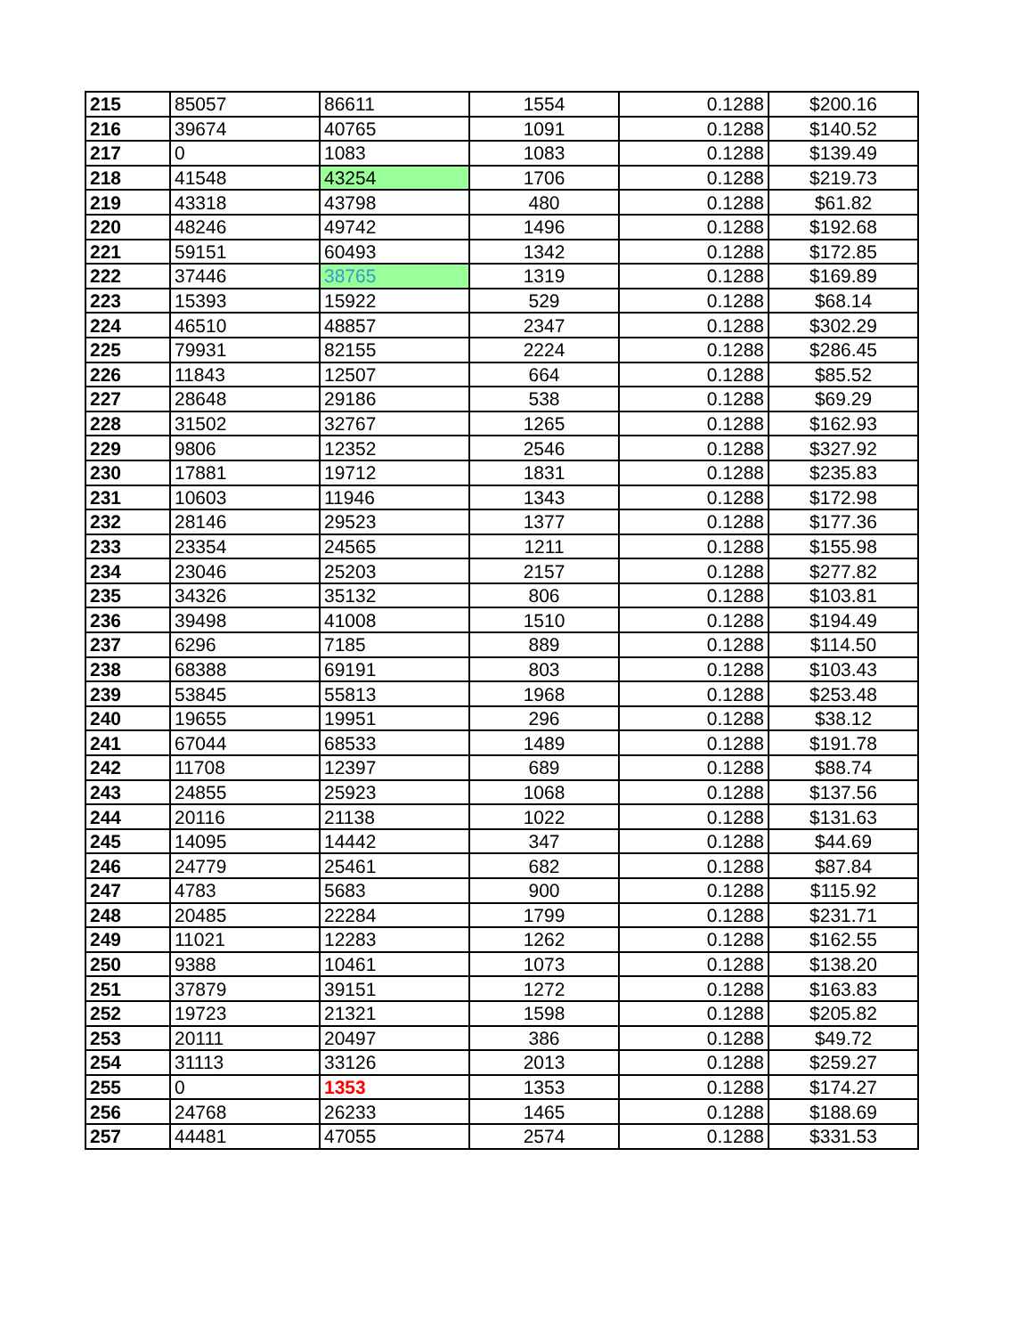| 215 | 85057 | 86611 | 1554 | 0.1288 | $200.16 |
| 216 | 39674 | 40765 | 1091 | 0.1288 | $140.52 |
| 217 | 0 | 1083 | 1083 | 0.1288 | $139.49 |
| 218 | 41548 | 43254 | 1706 | 0.1288 | $219.73 |
| 219 | 43318 | 43798 | 480 | 0.1288 | $61.82 |
| 220 | 48246 | 49742 | 1496 | 0.1288 | $192.68 |
| 221 | 59151 | 60493 | 1342 | 0.1288 | $172.85 |
| 222 | 37446 | 38765 | 1319 | 0.1288 | $169.89 |
| 223 | 15393 | 15922 | 529 | 0.1288 | $68.14 |
| 224 | 46510 | 48857 | 2347 | 0.1288 | $302.29 |
| 225 | 79931 | 82155 | 2224 | 0.1288 | $286.45 |
| 226 | 11843 | 12507 | 664 | 0.1288 | $85.52 |
| 227 | 28648 | 29186 | 538 | 0.1288 | $69.29 |
| 228 | 31502 | 32767 | 1265 | 0.1288 | $162.93 |
| 229 | 9806 | 12352 | 2546 | 0.1288 | $327.92 |
| 230 | 17881 | 19712 | 1831 | 0.1288 | $235.83 |
| 231 | 10603 | 11946 | 1343 | 0.1288 | $172.98 |
| 232 | 28146 | 29523 | 1377 | 0.1288 | $177.36 |
| 233 | 23354 | 24565 | 1211 | 0.1288 | $155.98 |
| 234 | 23046 | 25203 | 2157 | 0.1288 | $277.82 |
| 235 | 34326 | 35132 | 806 | 0.1288 | $103.81 |
| 236 | 39498 | 41008 | 1510 | 0.1288 | $194.49 |
| 237 | 6296 | 7185 | 889 | 0.1288 | $114.50 |
| 238 | 68388 | 69191 | 803 | 0.1288 | $103.43 |
| 239 | 53845 | 55813 | 1968 | 0.1288 | $253.48 |
| 240 | 19655 | 19951 | 296 | 0.1288 | $38.12 |
| 241 | 67044 | 68533 | 1489 | 0.1288 | $191.78 |
| 242 | 11708 | 12397 | 689 | 0.1288 | $88.74 |
| 243 | 24855 | 25923 | 1068 | 0.1288 | $137.56 |
| 244 | 20116 | 21138 | 1022 | 0.1288 | $131.63 |
| 245 | 14095 | 14442 | 347 | 0.1288 | $44.69 |
| 246 | 24779 | 25461 | 682 | 0.1288 | $87.84 |
| 247 | 4783 | 5683 | 900 | 0.1288 | $115.92 |
| 248 | 20485 | 22284 | 1799 | 0.1288 | $231.71 |
| 249 | 11021 | 12283 | 1262 | 0.1288 | $162.55 |
| 250 | 9388 | 10461 | 1073 | 0.1288 | $138.20 |
| 251 | 37879 | 39151 | 1272 | 0.1288 | $163.83 |
| 252 | 19723 | 21321 | 1598 | 0.1288 | $205.82 |
| 253 | 20111 | 20497 | 386 | 0.1288 | $49.72 |
| 254 | 31113 | 33126 | 2013 | 0.1288 | $259.27 |
| 255 | 0 | 1353 | 1353 | 0.1288 | $174.27 |
| 256 | 24768 | 26233 | 1465 | 0.1288 | $188.69 |
| 257 | 44481 | 47055 | 2574 | 0.1288 | $331.53 |